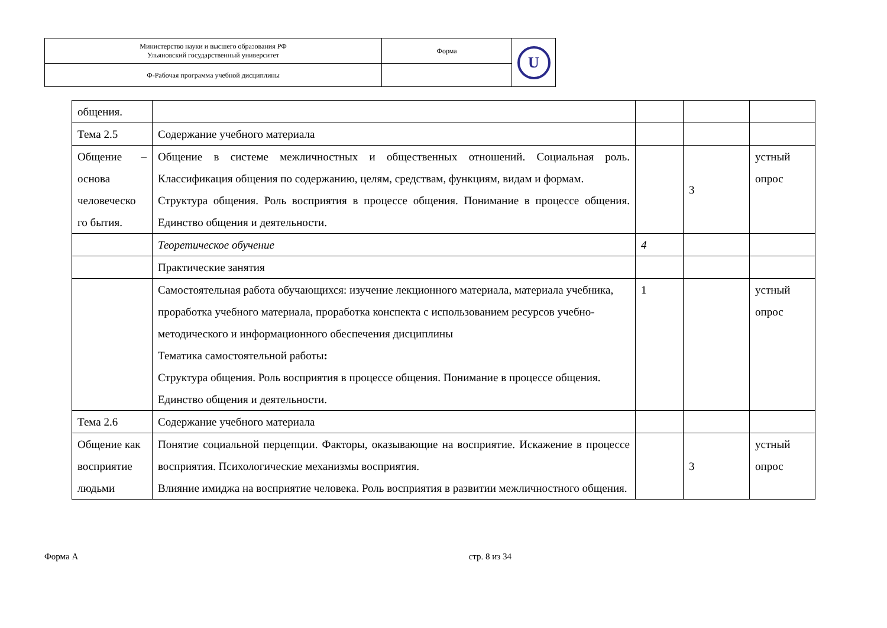| Министерство науки и высшего образования РФ Ульяновский государственный университет | Форма | U |
| Ф-Рабочая программа учебной дисциплины | | |
| общения. | | | | |
| Тема 2.5 | Содержание учебного материала | | | |
| Общение – основа человеческо го бытия. | Общение в системе межличностных и общественных отношений. Социальная роль. Классификация общения по содержанию, целям, средствам, функциям, видам и формам. Структура общения. Роль восприятия в процессе общения. Понимание в процессе общения. Единство общения и деятельности. | | 3 | устный опрос |
| | Теоретическое обучение | 4 | | |
| | Практические занятия | | | |
| | Самостоятельная работа обучающихся: изучение лекционного материала, материала учебника, проработка учебного материала, проработка конспекта с использованием ресурсов учебно-методического и информационного обеспечения дисциплины Тематика самостоятельной работы : Структура общения. Роль восприятия в процессе общения. Понимание в процессе общения. Единство общения и деятельности. | 1 | | устный опрос |
| Тема 2.6 | Содержание учебного материала | | | |
| Общение как восприятие людьми | Понятие социальной перцепции. Факторы, оказывающие на восприятие. Искажение в процессе восприятия. Психологические механизмы восприятия. Влияние имиджа на восприятие человека. Роль восприятия в развитии межличностного общения. | | 3 | устный опрос |
Форма А стр. 8 из 34